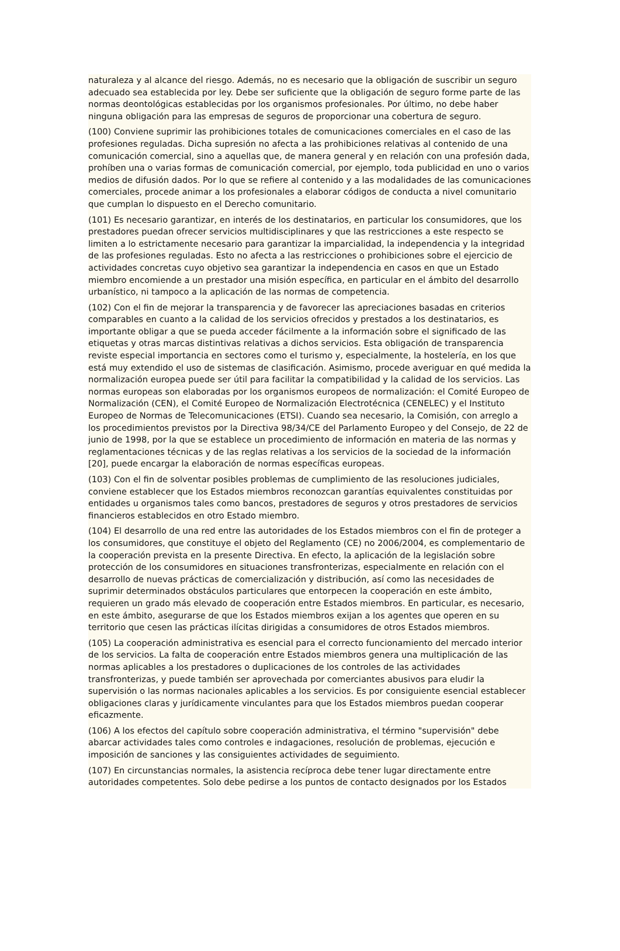naturaleza y al alcance del riesgo. Además, no es necesario que la obligación de suscribir un seguro adecuado sea establecida por ley. Debe ser suficiente que la obligación de seguro forme parte de las normas deontológicas establecidas por los organismos profesionales. Por último, no debe haber ninguna obligación para las empresas de seguros de proporcionar una cobertura de seguro.
(100) Conviene suprimir las prohibiciones totales de comunicaciones comerciales en el caso de las profesiones reguladas. Dicha supresión no afecta a las prohibiciones relativas al contenido de una comunicación comercial, sino a aquellas que, de manera general y en relación con una profesión dada, prohíben una o varias formas de comunicación comercial, por ejemplo, toda publicidad en uno o varios medios de difusión dados. Por lo que se refiere al contenido y a las modalidades de las comunicaciones comerciales, procede animar a los profesionales a elaborar códigos de conducta a nivel comunitario que cumplan lo dispuesto en el Derecho comunitario.
(101) Es necesario garantizar, en interés de los destinatarios, en particular los consumidores, que los prestadores puedan ofrecer servicios multidisciplinares y que las restricciones a este respecto se limiten a lo estrictamente necesario para garantizar la imparcialidad, la independencia y la integridad de las profesiones reguladas. Esto no afecta a las restricciones o prohibiciones sobre el ejercicio de actividades concretas cuyo objetivo sea garantizar la independencia en casos en que un Estado miembro encomiende a un prestador una misión específica, en particular en el ámbito del desarrollo urbanístico, ni tampoco a la aplicación de las normas de competencia.
(102) Con el fin de mejorar la transparencia y de favorecer las apreciaciones basadas en criterios comparables en cuanto a la calidad de los servicios ofrecidos y prestados a los destinatarios, es importante obligar a que se pueda acceder fácilmente a la información sobre el significado de las etiquetas y otras marcas distintivas relativas a dichos servicios. Esta obligación de transparencia reviste especial importancia en sectores como el turismo y, especialmente, la hostelería, en los que está muy extendido el uso de sistemas de clasificación. Asimismo, procede averiguar en qué medida la normalización europea puede ser útil para facilitar la compatibilidad y la calidad de los servicios. Las normas europeas son elaboradas por los organismos europeos de normalización: el Comité Europeo de Normalización (CEN), el Comité Europeo de Normalización Electrotécnica (CENELEC) y el Instituto Europeo de Normas de Telecomunicaciones (ETSI). Cuando sea necesario, la Comisión, con arreglo a los procedimientos previstos por la Directiva 98/34/CE del Parlamento Europeo y del Consejo, de 22 de junio de 1998, por la que se establece un procedimiento de información en materia de las normas y reglamentaciones técnicas y de las reglas relativas a los servicios de la sociedad de la información [20], puede encargar la elaboración de normas específicas europeas.
(103) Con el fin de solventar posibles problemas de cumplimiento de las resoluciones judiciales, conviene establecer que los Estados miembros reconozcan garantías equivalentes constituidas por entidades u organismos tales como bancos, prestadores de seguros y otros prestadores de servicios financieros establecidos en otro Estado miembro.
(104) El desarrollo de una red entre las autoridades de los Estados miembros con el fin de proteger a los consumidores, que constituye el objeto del Reglamento (CE) no 2006/2004, es complementario de la cooperación prevista en la presente Directiva. En efecto, la aplicación de la legislación sobre protección de los consumidores en situaciones transfronterizas, especialmente en relación con el desarrollo de nuevas prácticas de comercialización y distribución, así como las necesidades de suprimir determinados obstáculos particulares que entorpecen la cooperación en este ámbito, requieren un grado más elevado de cooperación entre Estados miembros. En particular, es necesario, en este ámbito, asegurarse de que los Estados miembros exijan a los agentes que operen en su territorio que cesen las prácticas ilícitas dirigidas a consumidores de otros Estados miembros.
(105) La cooperación administrativa es esencial para el correcto funcionamiento del mercado interior de los servicios. La falta de cooperación entre Estados miembros genera una multiplicación de las normas aplicables a los prestadores o duplicaciones de los controles de las actividades transfronterizas, y puede también ser aprovechada por comerciantes abusivos para eludir la supervisión o las normas nacionales aplicables a los servicios. Es por consiguiente esencial establecer obligaciones claras y jurídicamente vinculantes para que los Estados miembros puedan cooperar eficazmente.
(106) A los efectos del capítulo sobre cooperación administrativa, el término "supervisión" debe abarcar actividades tales como controles e indagaciones, resolución de problemas, ejecución e imposición de sanciones y las consiguientes actividades de seguimiento.
(107) En circunstancias normales, la asistencia recíproca debe tener lugar directamente entre autoridades competentes. Solo debe pedirse a los puntos de contacto designados por los Estados